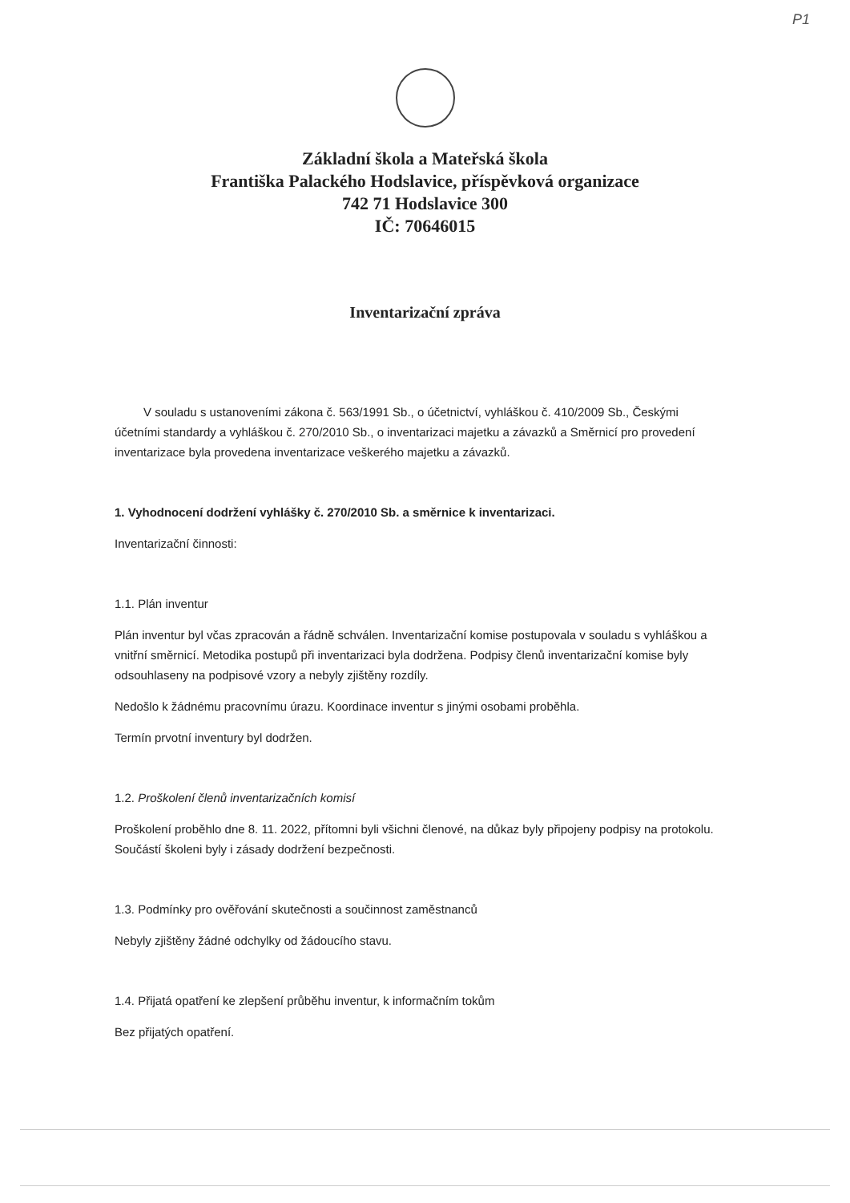P1
Základní škola a Mateřská škola
Františka Palackého Hodslavice, příspěvková organizace
742 71 Hodslavice 300
IČ: 70646015
Inventarizační zpráva
V souladu s ustanoveními zákona č. 563/1991 Sb., o účetnictví, vyhláškou č. 410/2009 Sb., Českými účetními standardy a vyhláškou č. 270/2010 Sb., o inventarizaci majetku a závazků a Směrnicí pro provedení inventarizace byla provedena inventarizace veškerého majetku a závazků.
1. Vyhodnocení dodržení vyhlášky č. 270/2010 Sb. a směrnice k inventarizaci.
Inventarizační činnosti:
1.1. Plán inventur
Plán inventur byl včas zpracován a řádně schválen. Inventarizační komise postupovala v souladu s vyhláškou a vnitřní směrnicí. Metodika postupů při inventarizaci byla dodržena. Podpisy členů inventarizační komise byly odsouhlaseny na podpisové vzory a nebyly zjištěny rozdíly.
Nedošlo k žádnému pracovnímu úrazu. Koordinace inventur s jinými osobami proběhla.
Termín prvotní inventury byl dodržen.
1.2. Proškolení členů inventarizačních komisí
Proškolení proběhlo dne 8. 11. 2022, přítomni byli všichni členové, na důkaz byly připojeny podpisy na protokolu. Součástí školeni byly i zásady dodržení bezpečnosti.
1.3. Podmínky pro ověřování skutečnosti a součinnost zaměstnanců
Nebyly zjištěny žádné odchylky od žádoucího stavu.
1.4. Přijatá opatření ke zlepšení průběhu inventur, k informačním tokům
Bez přijatých opatření.